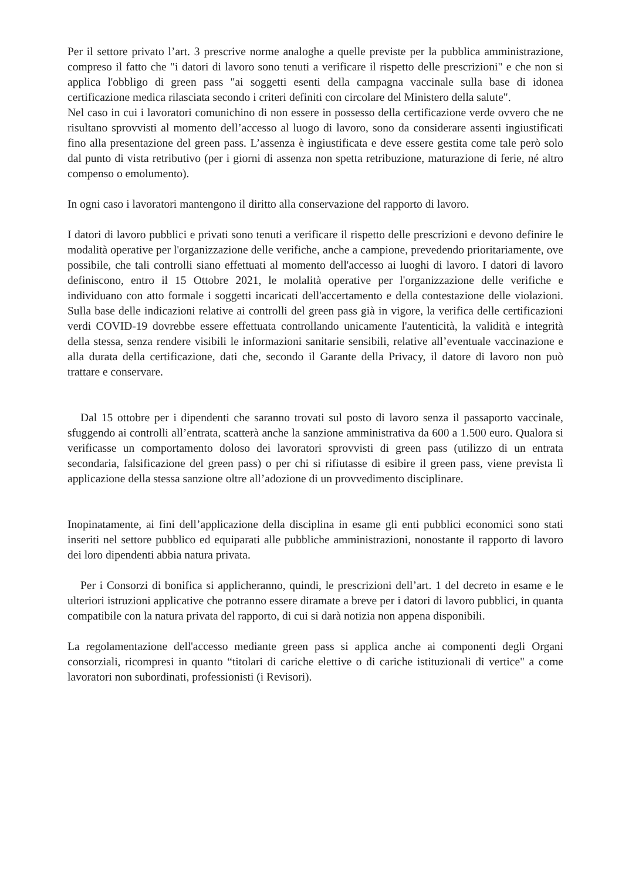Per il settore privato l’art. 3 prescrive norme analoghe a quelle previste per la pubblica amministrazione, compreso il fatto che "i datori di lavoro sono tenuti a verificare il rispetto delle prescrizioni" e che non si applica l'obbligo di green pass "ai soggetti esenti della campagna vaccinale sulla base di idonea certificazione medica rilasciata secondo i criteri definiti con circolare del Ministero della salute".
Nel caso in cui i lavoratori comunichino di non essere in possesso della certificazione verde ovvero che ne risultano sprovvisti al momento dell’accesso al luogo di lavoro, sono da considerare assenti ingiustificati fino alla presentazione del green pass. L’assenza è ingiustificata e deve essere gestita come tale però solo dal punto di vista retributivo (per i giorni di assenza non spetta retribuzione, maturazione di ferie, né altro compenso o emolumento).
In ogni caso i lavoratori mantengono il diritto alla conservazione del rapporto di lavoro.
I datori di lavoro pubblici e privati sono tenuti a verificare il rispetto delle prescrizioni e devono definire le modalità operative per l'organizzazione delle verifiche, anche a campione, prevedendo prioritariamente, ove possibile, che tali controlli siano effettuati al momento dell'accesso ai luoghi di lavoro. I datori di lavoro definiscono, entro il 15 Ottobre 2021, le molalità operative per l'organizzazione delle verifiche e individuano con atto formale i soggetti incaricati dell'accertamento e della contestazione delle violazioni. Sulla base delle indicazioni relative ai controlli del green pass già in vigore, la verifica delle certificazioni verdi COVID-19 dovrebbe essere effettuata controllando unicamente l'autenticità, la validità e integrità della stessa, senza rendere visibili le informazioni sanitarie sensibili, relative all’eventuale vaccinazione e alla durata della certificazione, dati che, secondo il Garante della Privacy, il datore di lavoro non può trattare e conservare.
Dal 15 ottobre per i dipendenti che saranno trovati sul posto di lavoro senza il passaporto vaccinale, sfuggendo ai controlli all’entrata, scatterà anche la sanzione amministrativa da 600 a 1.500 euro. Qualora si verificasse un comportamento doloso dei lavoratori sprovvisti di green pass (utilizzo di un entrata secondaria, falsificazione del green pass) o per chi si rifiutasse di esibire il green pass, viene prevista lì applicazione della stessa sanzione oltre all’adozione di un provvedimento disciplinare.
Inopinatamente, ai fini dell’applicazione della disciplina in esame gli enti pubblici economici sono stati inseriti nel settore pubblico ed equiparati alle pubbliche amministrazioni, nonostante il rapporto di lavoro dei loro dipendenti abbia natura privata.
Per i Consorzi di bonifica si applicheranno, quindi, le prescrizioni dell’art. 1 del decreto in esame e le ulteriori istruzioni applicative che potranno essere diramate a breve per i datori di lavoro pubblici, in quanta compatibile con la natura privata del rapporto, di cui si darà notizia non appena disponibili.
La regolamentazione dell'accesso mediante green pass si applica anche ai componenti degli Organi consorziali, ricompresi in quanto “titolari di cariche elettive o di cariche istituzionali di vertice" a come lavoratori non subordinati, professionisti (i Revisori).